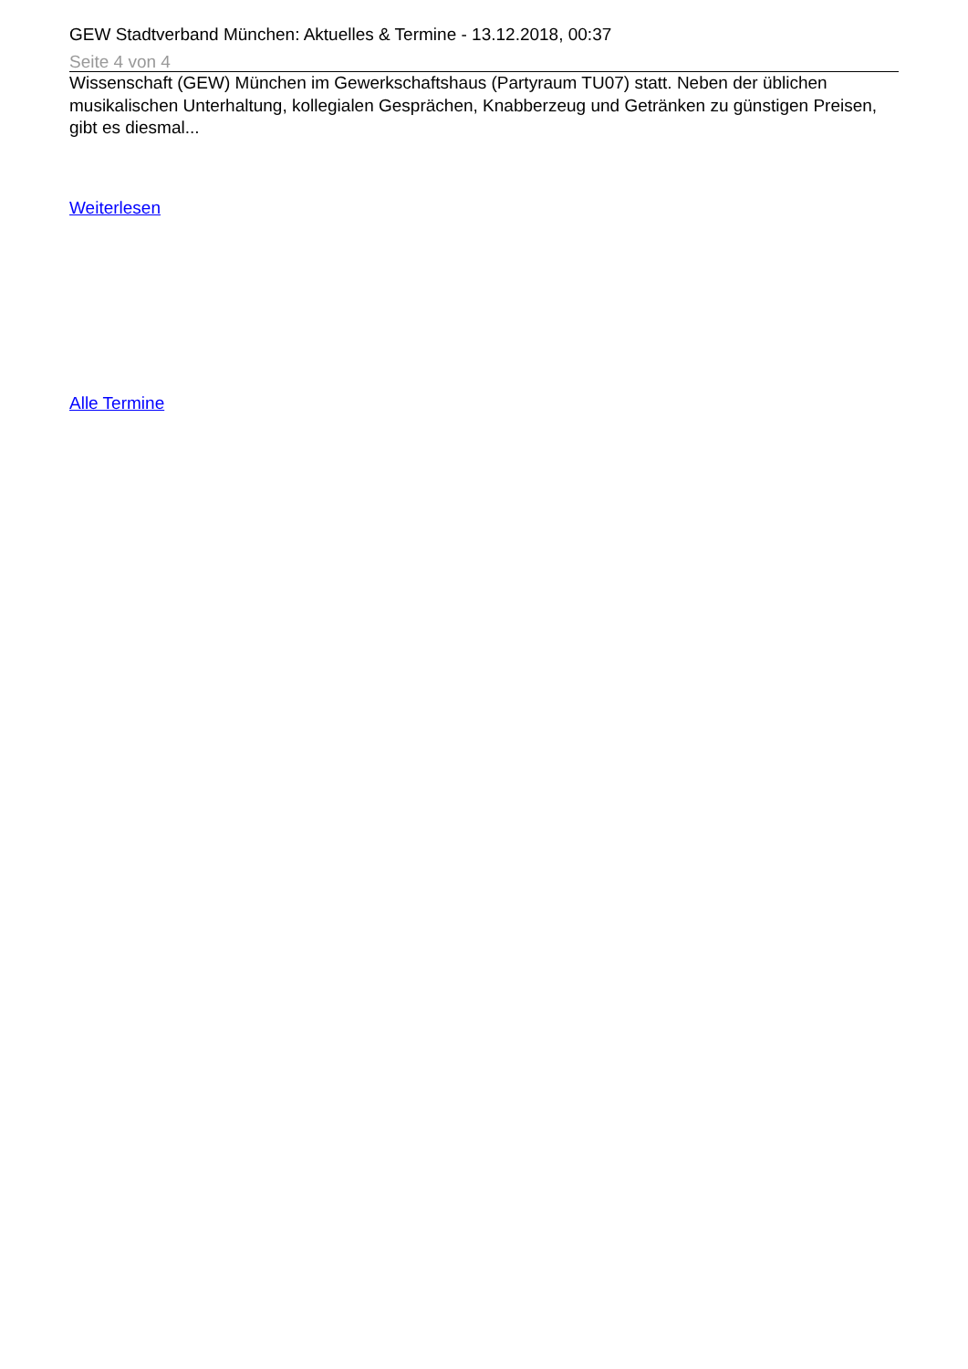GEW Stadtverband München: Aktuelles & Termine - 13.12.2018, 00:37
Seite 4 von 4
Wissenschaft (GEW) München im Gewerkschaftshaus (Partyraum TU07) statt. Neben der üblichen musikalischen Unterhaltung, kollegialen Gesprächen, Knabberzeug und Getränken zu günstigen Preisen, gibt es diesmal...
Weiterlesen
Alle Termine